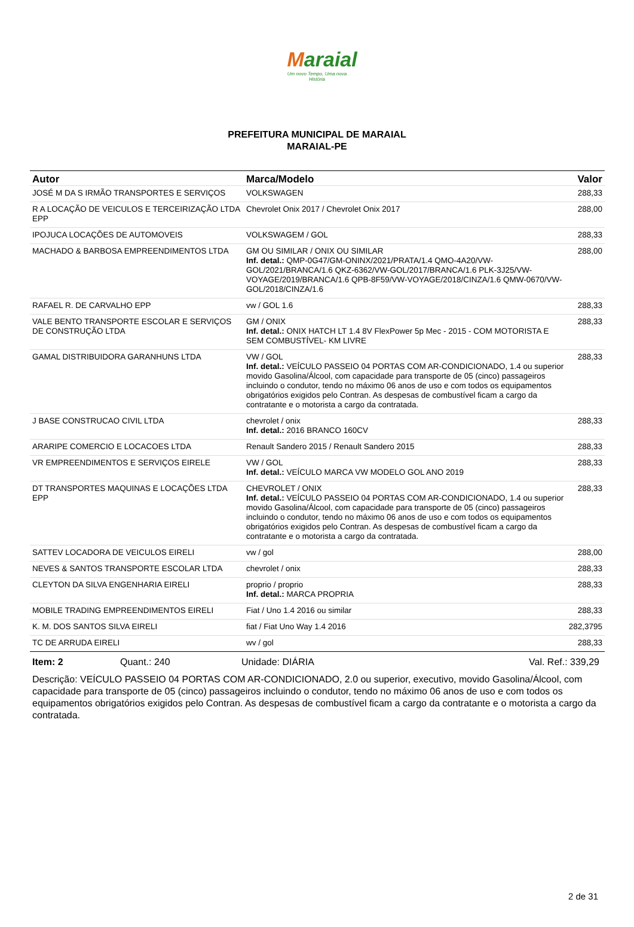Maraial
Um novo Tempo, Uma nova História
PREFEITURA MUNICIPAL DE MARAIAL
MARAIAL-PE
| Autor | Marca/Modelo | Valor |
| --- | --- | --- |
| JOSÉ M DA S IRMÃO TRANSPORTES E SERVIÇOS | VOLKSWAGEN | 288,33 |
| R A LOCAÇÃO DE VEICULOS E TERCEIRIZAÇÃO LTDA EPP | Chevrolet Onix 2017 / Chevrolet Onix 2017 | 288,00 |
| IPOJUCA LOCAÇÕES DE AUTOMOVEIS | VOLKSWAGEM / GOL | 288,33 |
| MACHADO & BARBOSA EMPREENDIMENTOS LTDA | GM OU SIMILAR / ONIX OU SIMILAR Inf. detal.: QMP-0G47/GM-ONINX/2021/PRATA/1.4 QMO-4A20/VW-GOL/2021/BRANCA/1.6 QKZ-6362/VW-GOL/2017/BRANCA/1.6 PLK-3J25/VW-VOYAGE/2019/BRANCA/1.6 QPB-8F59/VW-VOYAGE/2018/CINZA/1.6 QMW-0670/VW-GOL/2018/CINZA/1.6 | 288,00 |
| RAFAEL R. DE CARVALHO EPP | vw / GOL 1.6 | 288,33 |
| VALE BENTO TRANSPORTE ESCOLAR E SERVIÇOS DE CONSTRUÇÃO LTDA | GM / ONIX Inf. detal.: ONIX HATCH LT 1.4 8V FlexPower 5p Mec - 2015 - COM MOTORISTA E SEM COMBUSTÍVEL- KM LIVRE | 288,33 |
| GAMAL DISTRIBUIDORA GARANHUNS LTDA | VW / GOL Inf. detal.: VEÍCULO PASSEIO 04 PORTAS COM AR-CONDICIONADO, 1.4 ou superior movido Gasolina/Álcool, com capacidade para transporte de 05 (cinco) passageiros incluindo o condutor, tendo no máximo 06 anos de uso e com todos os equipamentos obrigatórios exigidos pelo Contran. As despesas de combustível ficam a cargo da contratante e o motorista a cargo da contratada. | 288,33 |
| J BASE CONSTRUCAO CIVIL LTDA | chevrolet / onix Inf. detal.: 2016 BRANCO 160CV | 288,33 |
| ARARIPE COMERCIO E LOCACOES LTDA | Renault Sandero 2015 / Renault Sandero 2015 | 288,33 |
| VR EMPREENDIMENTOS E SERVIÇOS EIRELE | VW / GOL Inf. detal.: VEÍCULO MARCA VW MODELO GOL ANO 2019 | 288,33 |
| DT TRANSPORTES MAQUINAS E LOCAÇÕES LTDA EPP | CHEVROLET / ONIX Inf. detal.: VEÍCULO PASSEIO 04 PORTAS COM AR-CONDICIONADO, 1.4 ou superior movido Gasolina/Álcool, com capacidade para transporte de 05 (cinco) passageiros incluindo o condutor, tendo no máximo 06 anos de uso e com todos os equipamentos obrigatórios exigidos pelo Contran. As despesas de combustível ficam a cargo da contratante e o motorista a cargo da contratada. | 288,33 |
| SATTEV LOCADORA DE VEICULOS EIRELI | vw / gol | 288,00 |
| NEVES & SANTOS TRANSPORTE ESCOLAR LTDA | chevrolet / onix | 288,33 |
| CLEYTON DA SILVA ENGENHARIA EIRELI | proprio / proprio Inf. detal.: MARCA PROPRIA | 288,33 |
| MOBILE TRADING EMPREENDIMENTOS EIRELI | Fiat / Uno 1.4 2016 ou similar | 288,33 |
| K. M. DOS SANTOS SILVA EIRELI | fiat / Fiat Uno Way 1.4 2016 | 282,3795 |
| TC DE ARRUDA EIRELI | wv / gol | 288,33 |
Item: 2 Quant.: 240 Unidade: DIÁRIA Val. Ref.: 339,29
Descrição: VEÍCULO PASSEIO 04 PORTAS COM AR-CONDICIONADO, 2.0 ou superior, executivo, movido Gasolina/Álcool, com capacidade para transporte de 05 (cinco) passageiros incluindo o condutor, tendo no máximo 06 anos de uso e com todos os equipamentos obrigatórios exigidos pelo Contran. As despesas de combustível ficam a cargo da contratante e o motorista a cargo da contratada.
2 de 31